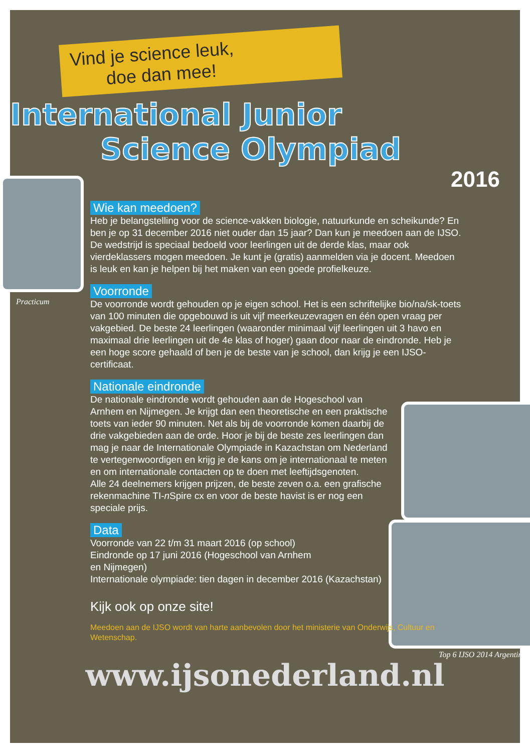Practicum
Top 6 IJSO 2014 Argentinië
Vind je science leuk,
doe dan mee!
International Junior
Science Olympiad
2016
Wie kan meedoen?
Heb je belangstelling voor de science-vakken biologie, natuurkunde en scheikunde? En ben je op 31 december 2016 niet ouder dan 15 jaar? Dan kun je meedoen aan de IJSO. De wedstrijd is speciaal bedoeld voor leerlingen uit de derde klas, maar ook vierdeklassers mogen meedoen. Je kunt je (gratis) aanmelden via je docent. Meedoen is leuk en kan je helpen bij het maken van een goede profielkeuze.
Voorronde
De voorronde wordt gehouden op je eigen school. Het is een schriftelijke bio/na/sk-toets van 100 minuten die opgebouwd is uit vijf meerkeuzevragen en één open vraag per vakgebied. De beste 24 leerlingen (waaronder minimaal vijf leerlingen uit 3 havo en maximaal drie leerlingen uit de 4e klas of hoger) gaan door naar de eindronde. Heb je een hoge score gehaald of ben je de beste van je school, dan krijg je een IJSO-certificaat.
Nationale eindronde
De nationale eindronde wordt gehouden aan de Hogeschool van Arnhem en Nijmegen. Je krijgt dan een theoretische en een praktische toets van ieder 90 minuten. Net als bij de voorronde komen daarbij de drie vakgebieden aan de orde. Hoor je bij de beste zes leerlingen dan mag je naar de Internationale Olympiade in Kazachstan om Nederland te vertegenwoordigen en krijg je de kans om je internationaal te meten en om internationale contacten op te doen met leeftijdsgenoten.
Alle 24 deelnemers krijgen prijzen, de beste zeven o.a. een grafische rekenmachine TI-n Spire cx en voor de beste havist is er nog een speciale prijs.
Data
Voorronde van 22 t/m 31 maart 2016 (op school)
Eindronde op 17 juni 2016 (Hogeschool van Arnhem
en Nijmegen)
Internationale olympiade: tien dagen in december 2016 (Kazachstan)
Kijk ook op onze site!
Meedoen aan de IJSO wordt van harte aanbevolen door het ministerie van Onderwijs, Cultuur en Wetenschap.
www.ijsonederland.nl